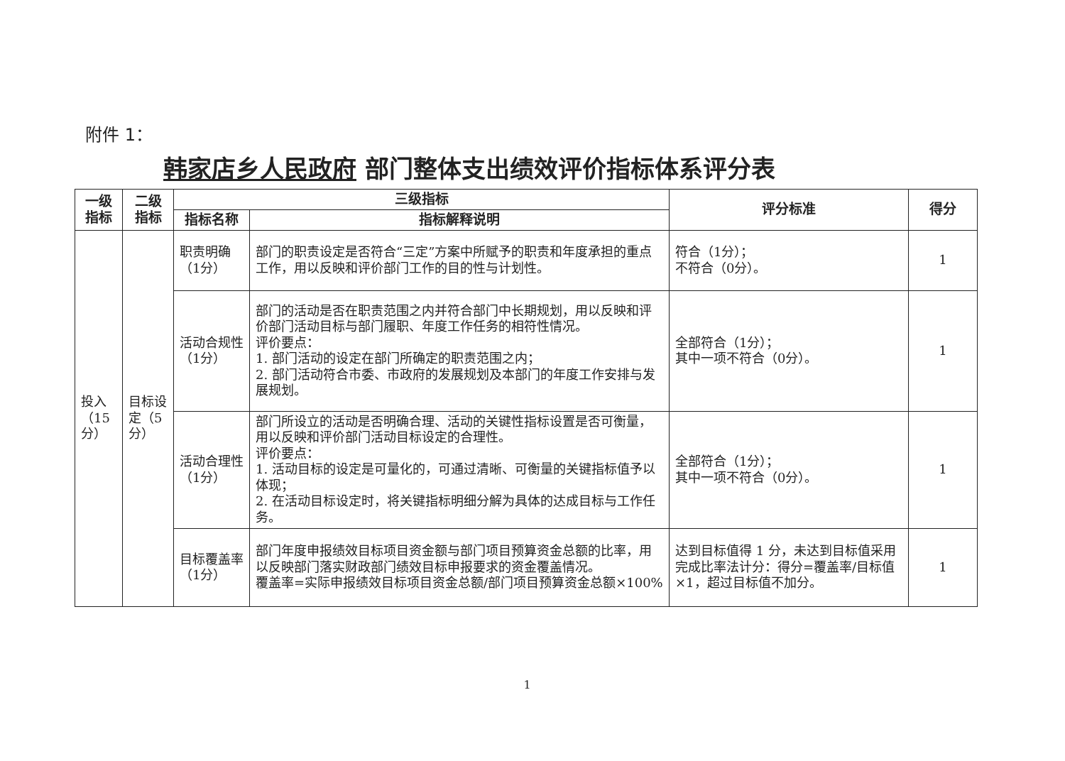附件 1：
韩家店乡人民政府 部门整体支出绩效评价指标体系评分表
| 一级指标 | 二级指标 | 三级指标 | | 评分标准 | 得分 |
| --- | --- | --- | --- | --- | --- |
| | | 指标名称 | 指标解释说明 | | |
| 投入（15分） | 目标设定（5分） | 职责明确（1分） | 部门的职责设定是否符合“三定”方案中所赋予的职责和年度承担的重点工作，用以反映和评价部门工作的目的性与计划性。 | 符合（1分）； 不符合（0分）。 | 1 |
| | | 活动合规性（1分） | 部门的活动是否在职责范围之内并符合部门中长期规划，用以反映和评价部门活动目标与部门履职、年度工作任务的相符性情况。 评价要点： 1. 部门活动的设定在部门所确定的职责范围之内； 2. 部门活动符合市委、市政府的发展规划及本部门的年度工作安排与发展规划。 | 全部符合（1分）； 其中一项不符合（0分）。 | 1 |
| | | 活动合理性（1分） | 部门所设立的活动是否明确合理、活动的关键性指标设置是否可衡量，用以反映和评价部门活动目标设定的合理性。 评价要点： 1. 活动目标的设定是可量化的，可通过清晰、可衡量的关键指标值予以体现； 2. 在活动目标设定时，将关键指标明细分解为具体的达成目标与工作任务。 | 全部符合（1分）； 其中一项不符合（0分）。 | 1 |
| | | 目标覆盖率（1分） | 部门年度申报绩效目标项目资金额与部门项目预算资金总额的比率，用以反映部门落实财政部门绩效目标申报要求的资金覆盖情况。 覆盖率=实际申报绩效目标项目资金总额/部门项目预算资金总额×100% | 达到目标值得 1 分，未达到目标值采用完成比率法计分：得分=覆盖率/目标值×1，超过目标值不加分。 | 1 |
1